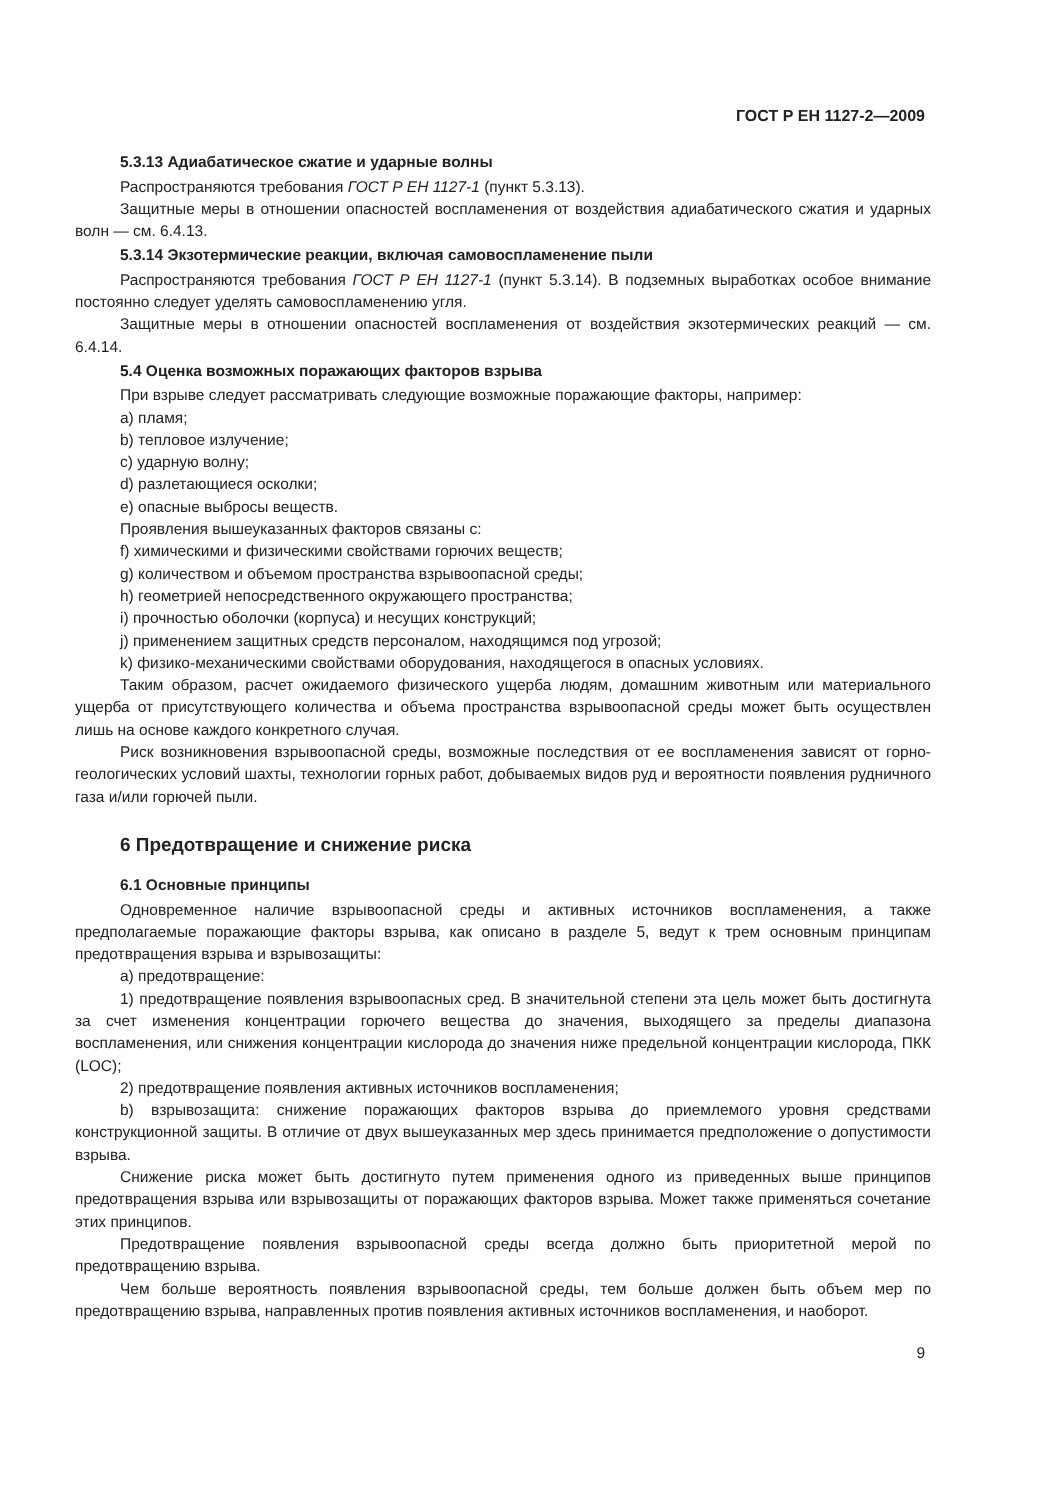ГОСТ Р ЕН 1127-2—2009
5.3.13 Адиабатическое сжатие и ударные волны
Распространяются требования ГОСТ Р ЕН 1127-1 (пункт 5.3.13).
Защитные меры в отношении опасностей воспламенения от воздействия адиабатического сжатия и ударных волн — см. 6.4.13.
5.3.14 Экзотермические реакции, включая самовоспламенение пыли
Распространяются требования ГОСТ Р ЕН 1127-1 (пункт 5.3.14). В подземных выработках особое внимание постоянно следует уделять самовоспламенению угля.
Защитные меры в отношении опасностей воспламенения от воздействия экзотермических реакций — см. 6.4.14.
5.4 Оценка возможных поражающих факторов взрыва
При взрыве следует рассматривать следующие возможные поражающие факторы, например:
a) пламя;
b) тепловое излучение;
c) ударную волну;
d) разлетающиеся осколки;
e) опасные выбросы веществ.
Проявления вышеуказанных факторов связаны с:
f) химическими и физическими свойствами горючих веществ;
g) количеством и объемом пространства взрывоопасной среды;
h) геометрией непосредственного окружающего пространства;
i) прочностью оболочки (корпуса) и несущих конструкций;
j) применением защитных средств персоналом, находящимся под угрозой;
k) физико-механическими свойствами оборудования, находящегося в опасных условиях.
Таким образом, расчет ожидаемого физического ущерба людям, домашним животным или материального ущерба от присутствующего количества и объема пространства взрывоопасной среды может быть осуществлен лишь на основе каждого конкретного случая.
Риск возникновения взрывоопасной среды, возможные последствия от ее воспламенения зависят от горно-геологических условий шахты, технологии горных работ, добываемых видов руд и вероятности появления рудничного газа и/или горючей пыли.
6 Предотвращение и снижение риска
6.1 Основные принципы
Одновременное наличие взрывоопасной среды и активных источников воспламенения, а также предполагаемые поражающие факторы взрыва, как описано в разделе 5, ведут к трем основным принципам предотвращения взрыва и взрывозащиты:
a) предотвращение:
1) предотвращение появления взрывоопасных сред. В значительной степени эта цель может быть достигнута за счет изменения концентрации горючего вещества до значения, выходящего за пределы диапазона воспламенения, или снижения концентрации кислорода до значения ниже предельной концентрации кислорода, ПКК (LOC);
2) предотвращение появления активных источников воспламенения;
b) взрывозащита: снижение поражающих факторов взрыва до приемлемого уровня средствами конструкционной защиты. В отличие от двух вышеуказанных мер здесь принимается предположение о допустимости взрыва.
Снижение риска может быть достигнуто путем применения одного из приведенных выше принципов предотвращения взрыва или взрывозащиты от поражающих факторов взрыва. Может также применяться сочетание этих принципов.
Предотвращение появления взрывоопасной среды всегда должно быть приоритетной мерой по предотвращению взрыва.
Чем больше вероятность появления взрывоопасной среды, тем больше должен быть объем мер по предотвращению взрыва, направленных против появления активных источников воспламенения, и наоборот.
9